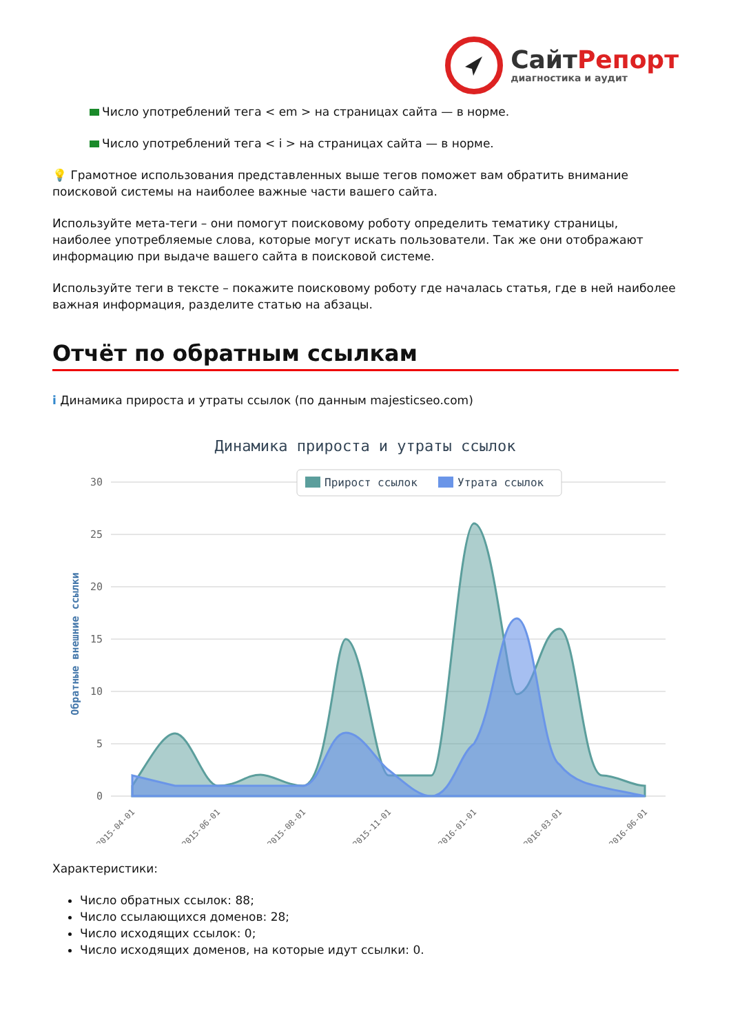СайтРепорт
диагностика и аудит
Число употреблений тега < em > на страницах сайта — в норме.
Число употреблений тега < i > на страницах сайта — в норме.
💡 Грамотное использования представленных выше тегов поможет вам обратить внимание поисковой системы на наиболее важные части вашего сайта.
Используйте мета-теги – они помогут поисковому роботу определить тематику страницы, наиболее употребляемые слова, которые могут искать пользователи. Так же они отображают информацию при выдаче вашего сайта в поисковой системе.
Используйте теги в тексте – покажите поисковому роботу где началась статья, где в ней наиболее важная информация, разделите статью на абзацы.
Отчёт по обратным ссылкам
i Динамика прироста и утраты ссылок (по данным majesticseo.com)
Динамика прироста и утраты ссылок
30
25
20
15
10
5
0
Обратные внешние ссылки
Прирост ссылок
Утрата ссылок
2015-04-01
2015-06-01
2015-08-01
2015-11-01
2016-01-01
2016-03-01
2016-06-01
Характеристики:
Число обратных ссылок: 88;
Число ссылающихся доменов: 28;
Число исходящих ссылок: 0;
Число исходящих доменов, на которые идут ссылки: 0.